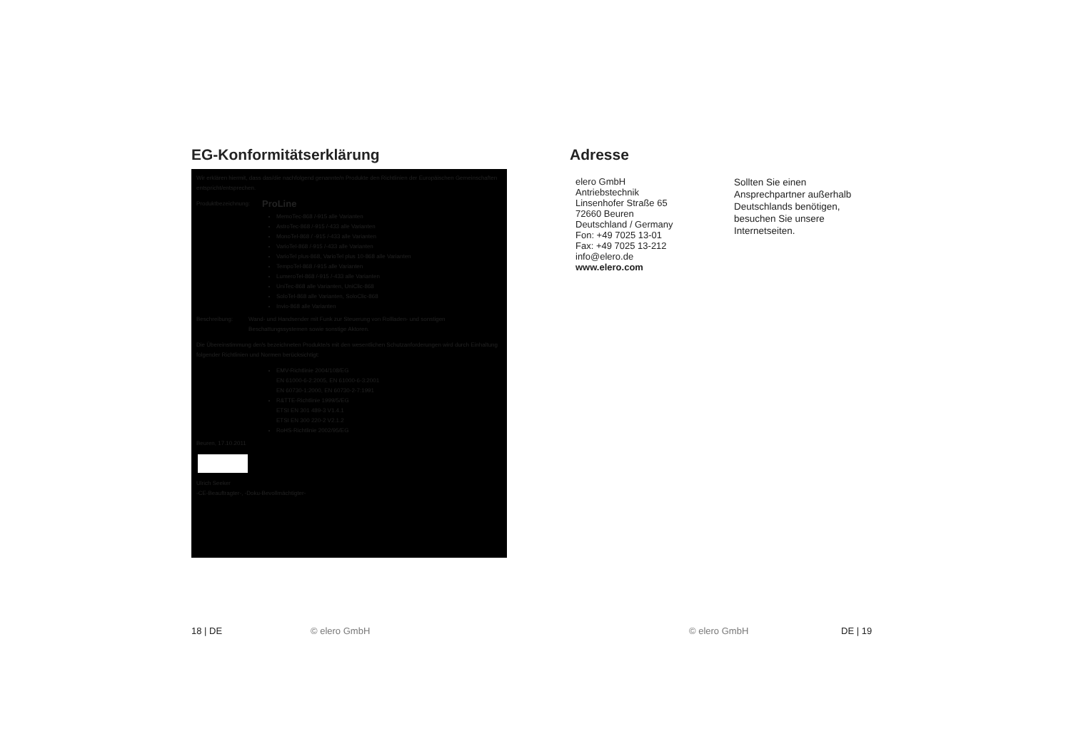EG-Konformitätserklärung
Wir erklären hiermit, dass das/die nachfolgend genannte/n Produkte den Richtlinien der Europäischen Gemeinschaften entspricht/entsprechen.
Produktbezeichnung: ProLine
MemoTec-868 /-915 alle Varianten
AstroTec-868 /-915 /-433 alle Varianten
MonoTel-868 / -915 /-433 alle Varianten
VarioTel-868 /-915 /-433 alle Varianten
VarioTel plus-868, VarioTel plus 10-868 alle Varianten
TempoTel-868 /-915 alle Varianten
LumeroTel-868 /-915 /-433 alle Varianten
UniTec-868 alle Varianten, UniClic-868
SoloTel-868 alle Varianten, SoloClic-868
Invio-868 alle Varianten
Beschreibung: Wand- und Handsender mit Funk zur Steuerung von Rollladen- und sonstigen Beschattungssystemen sowie sonstige Aktoren.
Die Übereinstimmung der/s bezeichneten Produkte/s mit den wesentlichen Schutzanforderungen wird durch Einhaltung folgender Richtlinien und Normen berücksichtigt:
EMV-Richtlinie 2004/108/EG
EN 61000-6-2:2005, EN 61000-6-3:2001
EN 60730-1:2000, EN 60730-2-7:1991
R&TTE-Richtlinie 1999/5/EG
ETSI EN 301 489-3 V1.4.1
ETSI EN 300 220-2 V2.1.2
RoHS-Richtlinie 2002/95/EG
Beuren, 17.10.2011
Ulrich Seeker
-CE-Beauftragter-, -Doku-Bevollmächtigter-
Adresse
elero GmbH
Antriebstechnik
Linsenhofer Straße 65
72660 Beuren
Deutschland / Germany
Fon: +49 7025 13-01
Fax: +49 7025 13-212
info@elero.de
www.elero.com
Sollten Sie einen
Ansprechpartner außerhalb
Deutschlands benötigen,
besuchen Sie unsere
Internetseiten.
18 | DE © elero GmbH © elero GmbH DE | 19